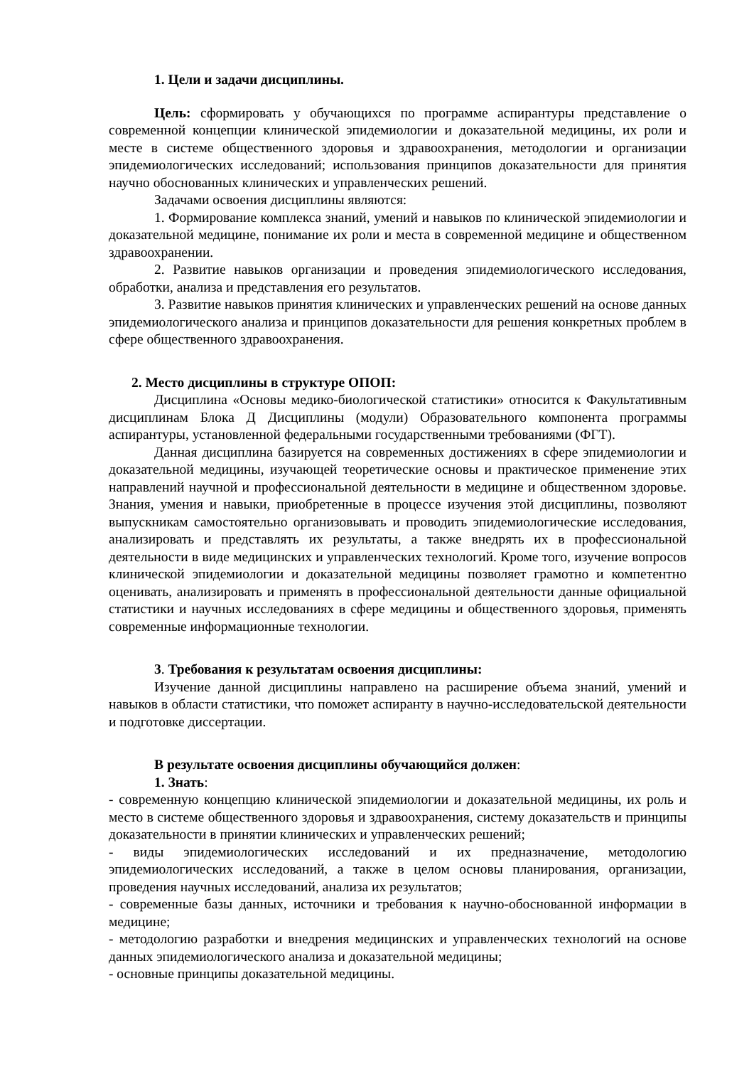1. Цели и задачи дисциплины.
Цель: сформировать у обучающихся по программе аспирантуры представление о современной концепции клинической эпидемиологии и доказательной медицины, их роли и месте в системе общественного здоровья и здравоохранения, методологии и организации эпидемиологических исследований; использования принципов доказательности для принятия научно обоснованных клинических и управленческих решений.
Задачами освоения дисциплины являются:
1. Формирование комплекса знаний, умений и навыков по клинической эпидемиологии и доказательной медицине, понимание их роли и места в современной медицине и общественном здравоохранении.
2. Развитие навыков организации и проведения эпидемиологического исследования, обработки, анализа и представления его результатов.
3. Развитие навыков принятия клинических и управленческих решений на основе данных эпидемиологического анализа и принципов доказательности для решения конкретных проблем в сфере общественного здравоохранения.
2. Место дисциплины в структуре ОПОП:
Дисциплина «Основы медико-биологической статистики» относится к Факультативным дисциплинам Блока Д Дисциплины (модули) Образовательного компонента программы аспирантуры, установленной федеральными государственными требованиями (ФГТ).
Данная дисциплина базируется на современных достижениях в сфере эпидемиологии и доказательной медицины, изучающей теоретические основы и практическое применение этих направлений научной и профессиональной деятельности в медицине и общественном здоровье. Знания, умения и навыки, приобретенные в процессе изучения этой дисциплины, позволяют выпускникам самостоятельно организовывать и проводить эпидемиологические исследования, анализировать и представлять их результаты, а также внедрять их в профессиональной деятельности в виде медицинских и управленческих технологий. Кроме того, изучение вопросов клинической эпидемиологии и доказательной медицины позволяет грамотно и компетентно оценивать, анализировать и применять в профессиональной деятельности данные официальной статистики и научных исследованиях в сфере медицины и общественного здоровья, применять современные информационные технологии.
3. Требования к результатам освоения дисциплины:
Изучение данной дисциплины направлено на расширение объема знаний, умений и навыков в области статистики, что поможет аспиранту в научно-исследовательской деятельности и подготовке диссертации.
В результате освоения дисциплины обучающийся должен:
1. Знать:
- современную концепцию клинической эпидемиологии и доказательной медицины, их роль и место в системе общественного здоровья и здравоохранения, систему доказательств и принципы доказательности в принятии клинических и управленческих решений;
- виды эпидемиологических исследований и их предназначение, методологию эпидемиологических исследований, а также в целом основы планирования, организации, проведения научных исследований, анализа их результатов;
- современные базы данных, источники и требования к научно-обоснованной информации в медицине;
- методологию разработки и внедрения медицинских и управленческих технологий на основе данных эпидемиологического анализа и доказательной медицины;
- основные принципы доказательной медицины.